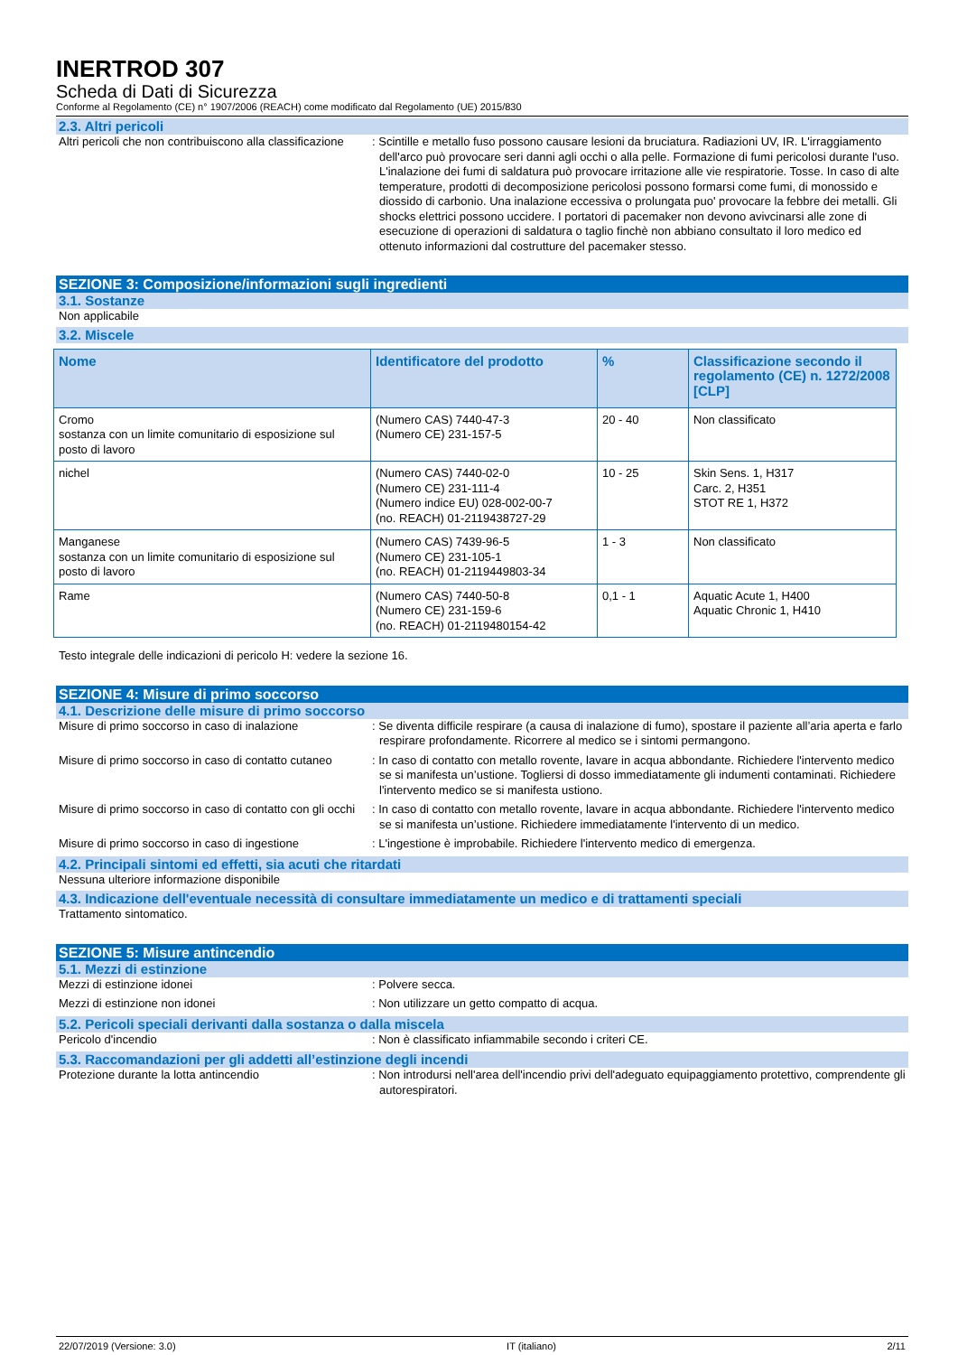INERTROD 307
Scheda di Dati di Sicurezza
Conforme al Regolamento (CE) n° 1907/2006 (REACH) come modificato dal Regolamento (UE) 2015/830
2.3. Altri pericoli
Altri pericoli che non contribuiscono alla classificazione
: Scintille e metallo fuso possono causare lesioni da bruciatura. Radiazioni UV, IR. L'irraggiamento dell'arco può provocare seri danni agli occhi o alla pelle. Formazione di fumi pericolosi durante l'uso. L'inalazione dei fumi di saldatura può provocare irritazione alle vie respiratorie. Tosse. In caso di alte temperature, prodotti di decomposizione pericolosi possono formarsi come fumi, di monossido e diossido di carbonio. Una inalazione eccessiva o prolungata puo' provocare la febbre dei metalli. Gli shocks elettrici possono uccidere. I portatori di pacemaker non devono avivcinarsi alle zone di esecuzione di operazioni di saldatura o taglio finchè non abbiano consultato il loro medico ed ottenuto informazioni dal costrutture del pacemaker stesso.
SEZIONE 3: Composizione/informazioni sugli ingredienti
3.1. Sostanze
Non applicabile
3.2. Miscele
| Nome | Identificatore del prodotto | % | Classificazione secondo il regolamento (CE) n. 1272/2008 [CLP] |
| --- | --- | --- | --- |
| Cromo sostanza con un limite comunitario di esposizione sul posto di lavoro | (Numero CAS) 7440-47-3 (Numero CE) 231-157-5 | 20 - 40 | Non classificato |
| nichel | (Numero CAS) 7440-02-0 (Numero CE) 231-111-4 (Numero indice EU) 028-002-00-7 (no. REACH) 01-2119438727-29 | 10 - 25 | Skin Sens. 1, H317 Carc. 2, H351 STOT RE 1, H372 |
| Manganese sostanza con un limite comunitario di esposizione sul posto di lavoro | (Numero CAS) 7439-96-5 (Numero CE) 231-105-1 (no. REACH) 01-2119449803-34 | 1 - 3 | Non classificato |
| Rame | (Numero CAS) 7440-50-8 (Numero CE) 231-159-6 (no. REACH) 01-2119480154-42 | 0,1 - 1 | Aquatic Acute 1, H400 Aquatic Chronic 1, H410 |
Testo integrale delle indicazioni di pericolo H: vedere la sezione 16.
SEZIONE 4: Misure di primo soccorso
4.1. Descrizione delle misure di primo soccorso
Misure di primo soccorso in caso di inalazione
: Se diventa difficile respirare (a causa di inalazione di fumo), spostare il paziente all’aria aperta e farlo respirare profondamente. Ricorrere al medico se i sintomi permangono.
Misure di primo soccorso in caso di contatto cutaneo
: In caso di contatto con metallo rovente, lavare in acqua abbondante. Richiedere l'intervento medico se si manifesta un’ustione. Togliersi di dosso immediatamente gli indumenti contaminati. Richiedere l'intervento medico se si manifesta ustiono.
Misure di primo soccorso in caso di contatto con gli occhi
: In caso di contatto con metallo rovente, lavare in acqua abbondante. Richiedere l'intervento medico se si manifesta un’ustione. Richiedere immediatamente l'intervento di un medico.
Misure di primo soccorso in caso di ingestione
: L'ingestione è improbabile. Richiedere l'intervento medico di emergenza.
4.2. Principali sintomi ed effetti, sia acuti che ritardati
Nessuna ulteriore informazione disponibile
4.3. Indicazione dell'eventuale necessità di consultare immediatamente un medico e di trattamenti speciali
Trattamento sintomatico.
SEZIONE 5: Misure antincendio
5.1. Mezzi di estinzione
Mezzi di estinzione idonei : Polvere secca.
Mezzi di estinzione non idonei : Non utilizzare un getto compatto di acqua.
5.2. Pericoli speciali derivanti dalla sostanza o dalla miscela
Pericolo d'incendio : Non è classificato infiammabile secondo i criteri CE.
5.3. Raccomandazioni per gli addetti all’estinzione degli incendi
Protezione durante la lotta antincendio : Non introdursi nell'area dell'incendio privi dell'adeguato equipaggiamento protettivo, comprendente gli autorespiratori.
22/07/2019 (Versione: 3.0) IT (italiano) 2/11